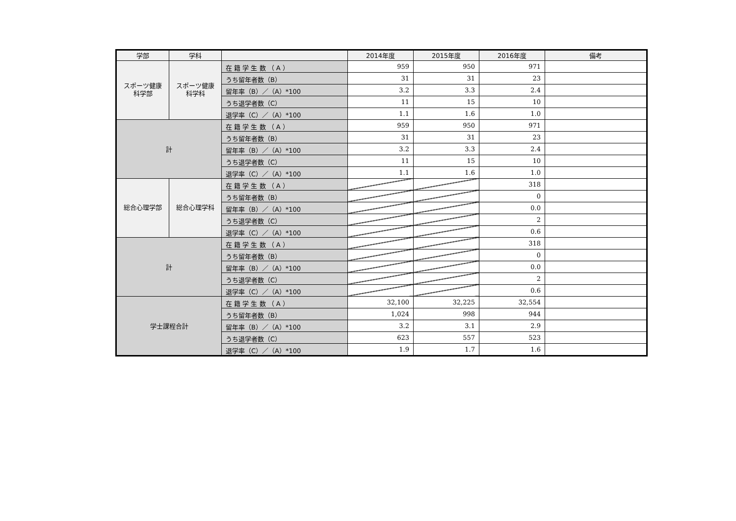| 学部 | 学科 | | 2014年度 | 2015年度 | 2016年度 | 備考 |
| --- | --- | --- | --- | --- | --- | --- |
| スポーツ健康科学部 | スポーツ健康科学科 | 在 籍 学 生 数 （ A ） | 959 | 950 | 971 | |
| | | うち留年者数（B） | 31 | 31 | 23 | |
| | | 留年率（B）／（A）*100 | 3.2 | 3.3 | 2.4 | |
| | | うち退学者数（C） | 11 | 15 | 10 | |
| | | 退学率（C）／（A）*100 | 1.1 | 1.6 | 1.0 | |
| 計 | | 在 籍 学 生 数 （ A ） | 959 | 950 | 971 | |
| | | うち留年者数（B） | 31 | 31 | 23 | |
| | | 留年率（B）／（A）*100 | 3.2 | 3.3 | 2.4 | |
| | | うち退学者数（C） | 11 | 15 | 10 | |
| | | 退学率（C）／（A）*100 | 1.1 | 1.6 | 1.0 | |
| 総合心理学部 | 総合心理学科 | 在 籍 学 生 数 （ A ） | | | 318 | |
| | | うち留年者数（B） | | | 0 | |
| | | 留年率（B）／（A）*100 | | | 0.0 | |
| | | うち退学者数（C） | | | 2 | |
| | | 退学率（C）／（A）*100 | | | 0.6 | |
| 計 | | 在 籍 学 生 数 （ A ） | | | 318 | |
| | | うち留年者数（B） | | | 0 | |
| | | 留年率（B）／（A）*100 | | | 0.0 | |
| | | うち退学者数（C） | | | 2 | |
| | | 退学率（C）／（A）*100 | | | 0.6 | |
| 学士課程合計 | | 在 籍 学 生 数 （ A ） | 32,100 | 32,225 | 32,554 | |
| | | うち留年者数（B） | 1,024 | 998 | 944 | |
| | | 留年率（B）／（A）*100 | 3.2 | 3.1 | 2.9 | |
| | | うち退学者数（C） | 623 | 557 | 523 | |
| | | 退学率（C）／（A）*100 | 1.9 | 1.7 | 1.6 | |